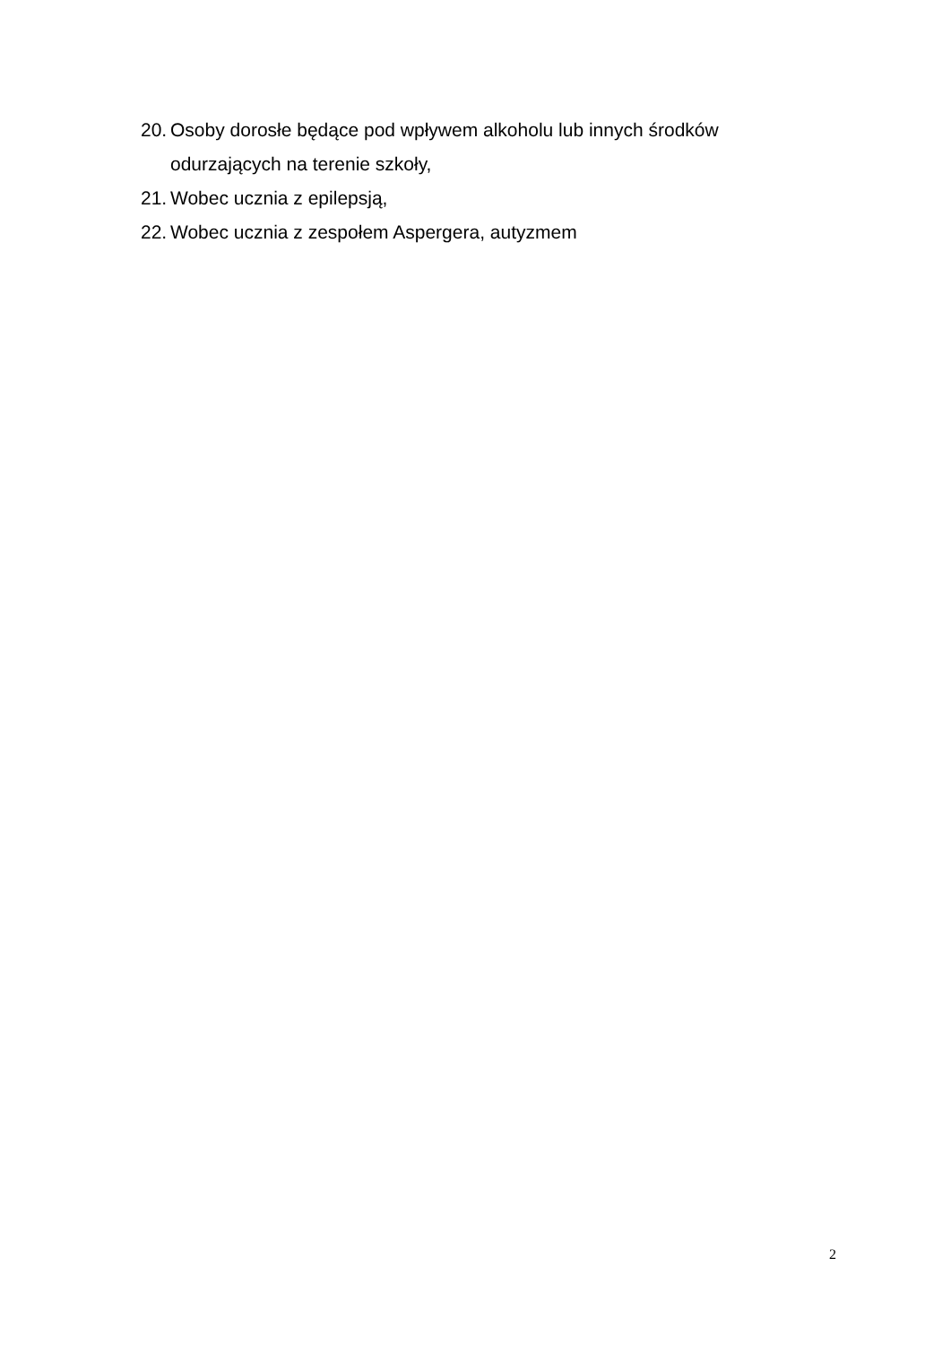20. Osoby dorosłe będące pod wpływem alkoholu lub innych środków odurzających na terenie szkoły,
21. Wobec ucznia z epilepsją,
22. Wobec ucznia z zespołem Aspergera, autyzmem
2